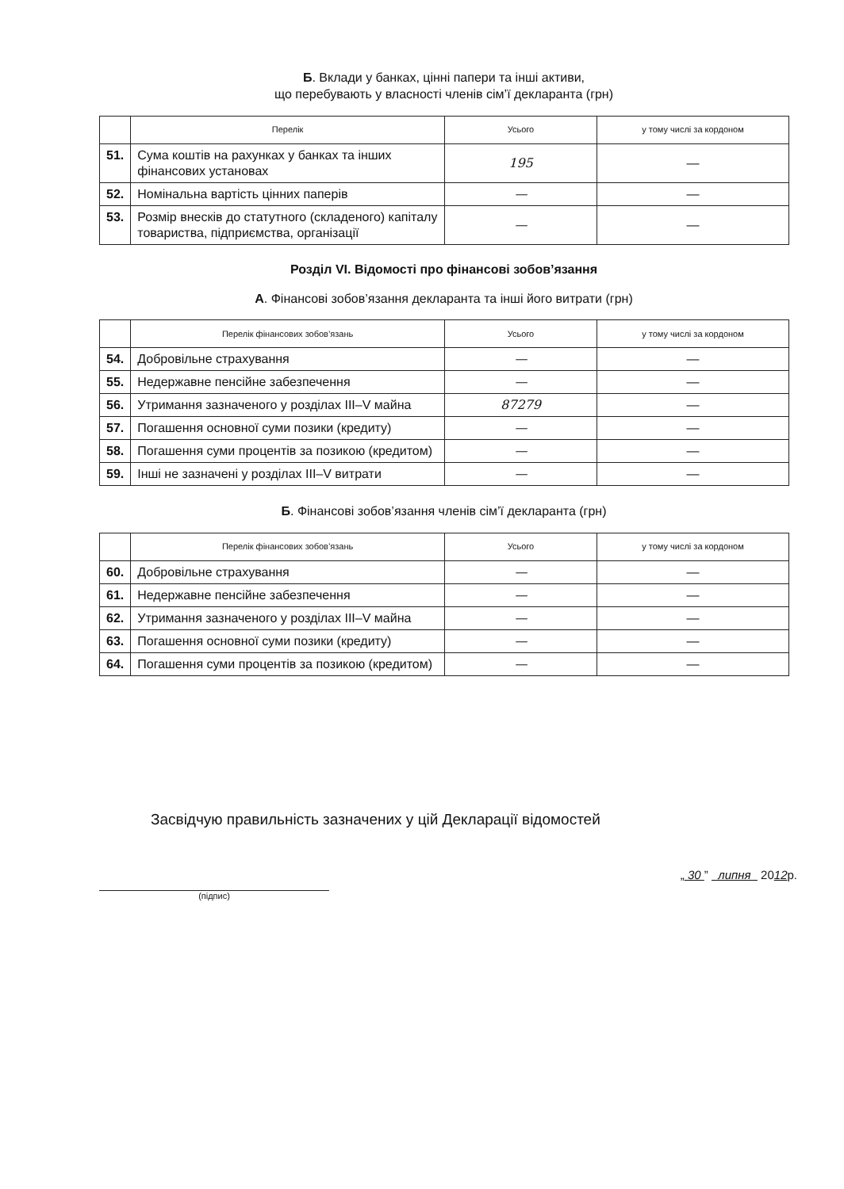Б. Вклади у банках, цінні папери та інші активи,
що перебувають у власності членів сім’ї декларанта (грн)
| | Перелік | Усього | у тому числі за кордоном |
| --- | --- | --- | --- |
| 51. | Сума коштів на рахунках у банках та інших фінансових установах | 195 | — |
| 52. | Номінальна вартість цінних паперів | — | — |
| 53. | Розмір внесків до статутного (складеного) капіталу товариства, підприємства, організації | — | — |
Розділ VI. Відомості про фінансові зобов’язання
А. Фінансові зобов’язання декларанта та інші його витрати (грн)
| | Перелік фінансових зобов’язань | Усього | у тому числі за кордоном |
| --- | --- | --- | --- |
| 54. | Добровільне страхування | — | — |
| 55. | Недержавне пенсійне забезпечення | — | — |
| 56. | Утримання зазначеного у розділах III–V майна | 87279 | — |
| 57. | Погашення основної суми позики (кредиту) | — | — |
| 58. | Погашення суми процентів за позикою (кредитом) | — | — |
| 59. | Інші не зазначені у розділах III–V витрати | — | — |
Б. Фінансові зобов’язання членів сім’ї декларанта (грн)
| | Перелік фінансових зобов’язань | Усього | у тому числі за кордоном |
| --- | --- | --- | --- |
| 60. | Добровільне страхування | — | — |
| 61. | Недержавне пенсійне забезпечення | — | — |
| 62. | Утримання зазначеного у розділах III–V майна | — | — |
| 63. | Погашення основної суми позики (кредиту) | — | — |
| 64. | Погашення суми процентів за позикою (кредитом) | — | — |
Засвідчую правильність зазначених у цій Декларації відомостей
(підпис)
„ 30 ” липня 2012р.